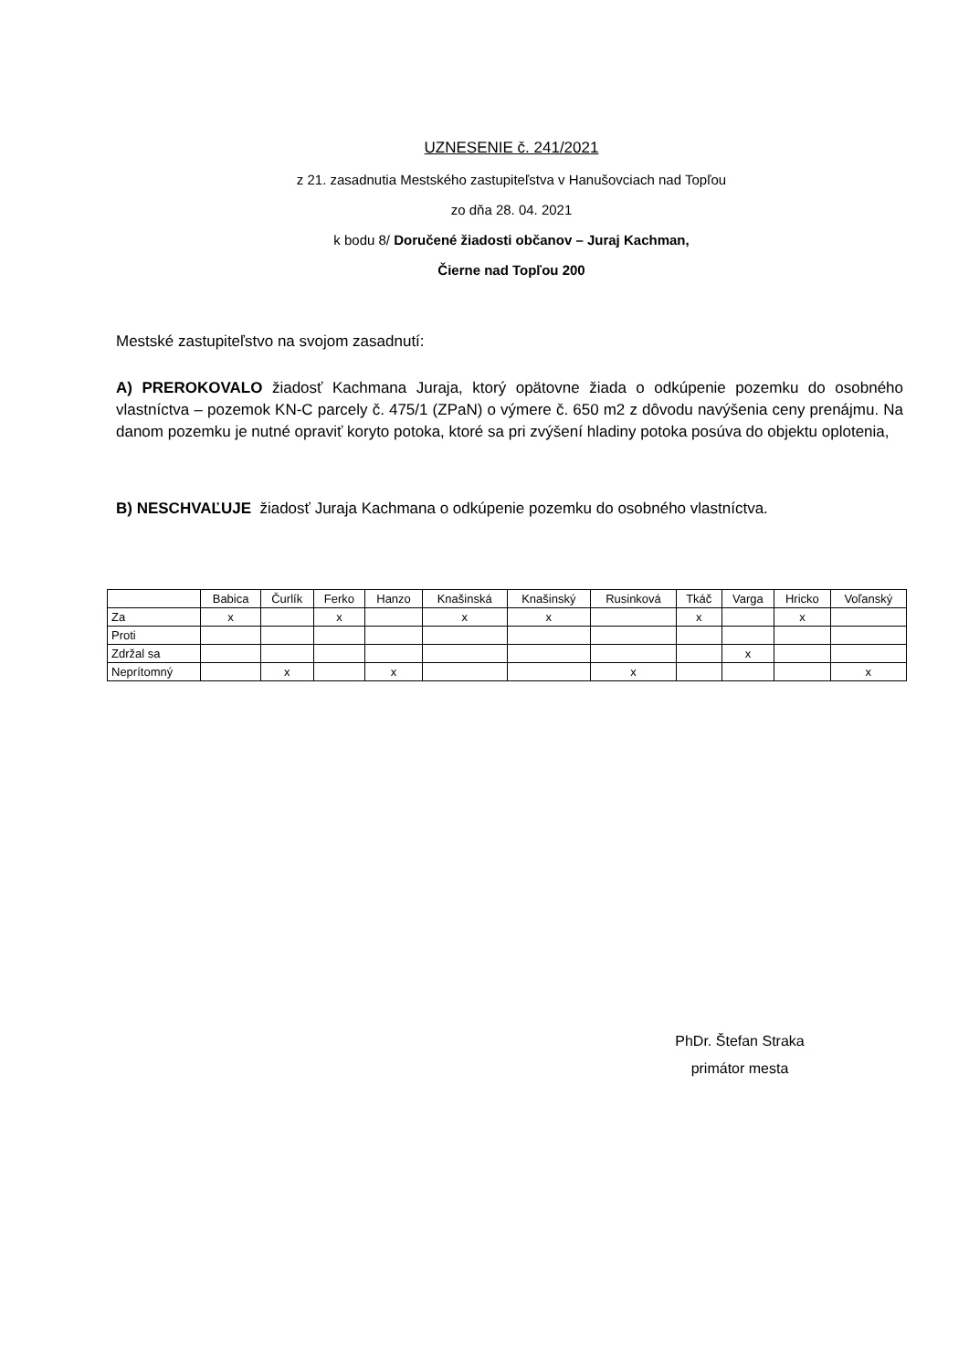UZNESENIE č. 241/2021
z 21. zasadnutia Mestského zastupiteľstva v Hanušovciach nad Topľou
zo dňa 28. 04. 2021
k bodu 8/ Doručené žiadosti občanov – Juraj Kachman,
Čierne nad Topľou 200
Mestské zastupiteľstvo na svojom zasadnutí:
A) PREROKOVALO žiadosť Kachmana Juraja, ktorý opätovne žiada o odkúpenie pozemku do osobného vlastníctva – pozemok KN-C parcely č. 475/1 (ZPaN) o výmere č. 650 m2 z dôvodu navýšenia ceny prenájmu. Na danom pozemku je nutné opraviť koryto potoka, ktoré sa pri zvýšení hladiny potoka posúva do objektu oplotenia,
B) NESCHVAĽUJE žiadosť Juraja Kachmana o odkúpenie pozemku do osobného vlastníctva.
| | Babica | Čurlík | Ferko | Hanzo | Knašinská | Knašinský | Rusinková | Tkáč | Varga | Hricko | Voľanský |
| --- | --- | --- | --- | --- | --- | --- | --- | --- | --- | --- | --- |
| Za | x | | x | | x | x | | x | | x | |
| Proti | | | | | | | | | | | |
| Zdržal sa | | | | | | | | | x | | |
| Neprítomný | | x | | x | | | x | | | | x |
PhDr. Štefan Straka
primátor mesta